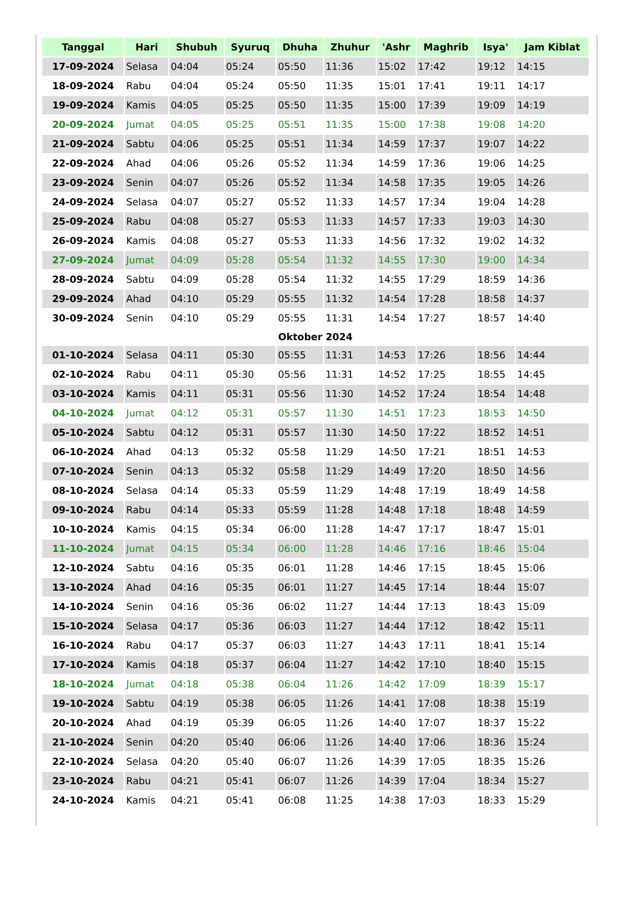| Tanggal | Hari | Shubuh | Syuruq | Dhuha | Zhuhur | 'Ashr | Maghrib | Isya' | Jam Kiblat |
| --- | --- | --- | --- | --- | --- | --- | --- | --- | --- |
| 17-09-2024 | Selasa | 04:04 | 05:24 | 05:50 | 11:36 | 15:02 | 17:42 | 19:12 | 14:15 |
| 18-09-2024 | Rabu | 04:04 | 05:24 | 05:50 | 11:35 | 15:01 | 17:41 | 19:11 | 14:17 |
| 19-09-2024 | Kamis | 04:05 | 05:25 | 05:50 | 11:35 | 15:00 | 17:39 | 19:09 | 14:19 |
| 20-09-2024 | Jumat | 04:05 | 05:25 | 05:51 | 11:35 | 15:00 | 17:38 | 19:08 | 14:20 |
| 21-09-2024 | Sabtu | 04:06 | 05:25 | 05:51 | 11:34 | 14:59 | 17:37 | 19:07 | 14:22 |
| 22-09-2024 | Ahad | 04:06 | 05:26 | 05:52 | 11:34 | 14:59 | 17:36 | 19:06 | 14:25 |
| 23-09-2024 | Senin | 04:07 | 05:26 | 05:52 | 11:34 | 14:58 | 17:35 | 19:05 | 14:26 |
| 24-09-2024 | Selasa | 04:07 | 05:27 | 05:52 | 11:33 | 14:57 | 17:34 | 19:04 | 14:28 |
| 25-09-2024 | Rabu | 04:08 | 05:27 | 05:53 | 11:33 | 14:57 | 17:33 | 19:03 | 14:30 |
| 26-09-2024 | Kamis | 04:08 | 05:27 | 05:53 | 11:33 | 14:56 | 17:32 | 19:02 | 14:32 |
| 27-09-2024 | Jumat | 04:09 | 05:28 | 05:54 | 11:32 | 14:55 | 17:30 | 19:00 | 14:34 |
| 28-09-2024 | Sabtu | 04:09 | 05:28 | 05:54 | 11:32 | 14:55 | 17:29 | 18:59 | 14:36 |
| 29-09-2024 | Ahad | 04:10 | 05:29 | 05:55 | 11:32 | 14:54 | 17:28 | 18:58 | 14:37 |
| 30-09-2024 | Senin | 04:10 | 05:29 | 05:55 | 11:31 | 14:54 | 17:27 | 18:57 | 14:40 |
| Oktober 2024 | | | | | | | | | |
| 01-10-2024 | Selasa | 04:11 | 05:30 | 05:55 | 11:31 | 14:53 | 17:26 | 18:56 | 14:44 |
| 02-10-2024 | Rabu | 04:11 | 05:30 | 05:56 | 11:31 | 14:52 | 17:25 | 18:55 | 14:45 |
| 03-10-2024 | Kamis | 04:11 | 05:31 | 05:56 | 11:30 | 14:52 | 17:24 | 18:54 | 14:48 |
| 04-10-2024 | Jumat | 04:12 | 05:31 | 05:57 | 11:30 | 14:51 | 17:23 | 18:53 | 14:50 |
| 05-10-2024 | Sabtu | 04:12 | 05:31 | 05:57 | 11:30 | 14:50 | 17:22 | 18:52 | 14:51 |
| 06-10-2024 | Ahad | 04:13 | 05:32 | 05:58 | 11:29 | 14:50 | 17:21 | 18:51 | 14:53 |
| 07-10-2024 | Senin | 04:13 | 05:32 | 05:58 | 11:29 | 14:49 | 17:20 | 18:50 | 14:56 |
| 08-10-2024 | Selasa | 04:14 | 05:33 | 05:59 | 11:29 | 14:48 | 17:19 | 18:49 | 14:58 |
| 09-10-2024 | Rabu | 04:14 | 05:33 | 05:59 | 11:28 | 14:48 | 17:18 | 18:48 | 14:59 |
| 10-10-2024 | Kamis | 04:15 | 05:34 | 06:00 | 11:28 | 14:47 | 17:17 | 18:47 | 15:01 |
| 11-10-2024 | Jumat | 04:15 | 05:34 | 06:00 | 11:28 | 14:46 | 17:16 | 18:46 | 15:04 |
| 12-10-2024 | Sabtu | 04:16 | 05:35 | 06:01 | 11:28 | 14:46 | 17:15 | 18:45 | 15:06 |
| 13-10-2024 | Ahad | 04:16 | 05:35 | 06:01 | 11:27 | 14:45 | 17:14 | 18:44 | 15:07 |
| 14-10-2024 | Senin | 04:16 | 05:36 | 06:02 | 11:27 | 14:44 | 17:13 | 18:43 | 15:09 |
| 15-10-2024 | Selasa | 04:17 | 05:36 | 06:03 | 11:27 | 14:44 | 17:12 | 18:42 | 15:11 |
| 16-10-2024 | Rabu | 04:17 | 05:37 | 06:03 | 11:27 | 14:43 | 17:11 | 18:41 | 15:14 |
| 17-10-2024 | Kamis | 04:18 | 05:37 | 06:04 | 11:27 | 14:42 | 17:10 | 18:40 | 15:15 |
| 18-10-2024 | Jumat | 04:18 | 05:38 | 06:04 | 11:26 | 14:42 | 17:09 | 18:39 | 15:17 |
| 19-10-2024 | Sabtu | 04:19 | 05:38 | 06:05 | 11:26 | 14:41 | 17:08 | 18:38 | 15:19 |
| 20-10-2024 | Ahad | 04:19 | 05:39 | 06:05 | 11:26 | 14:40 | 17:07 | 18:37 | 15:22 |
| 21-10-2024 | Senin | 04:20 | 05:40 | 06:06 | 11:26 | 14:40 | 17:06 | 18:36 | 15:24 |
| 22-10-2024 | Selasa | 04:20 | 05:40 | 06:07 | 11:26 | 14:39 | 17:05 | 18:35 | 15:26 |
| 23-10-2024 | Rabu | 04:21 | 05:41 | 06:07 | 11:26 | 14:39 | 17:04 | 18:34 | 15:27 |
| 24-10-2024 | Kamis | 04:21 | 05:41 | 06:08 | 11:25 | 14:38 | 17:03 | 18:33 | 15:29 |